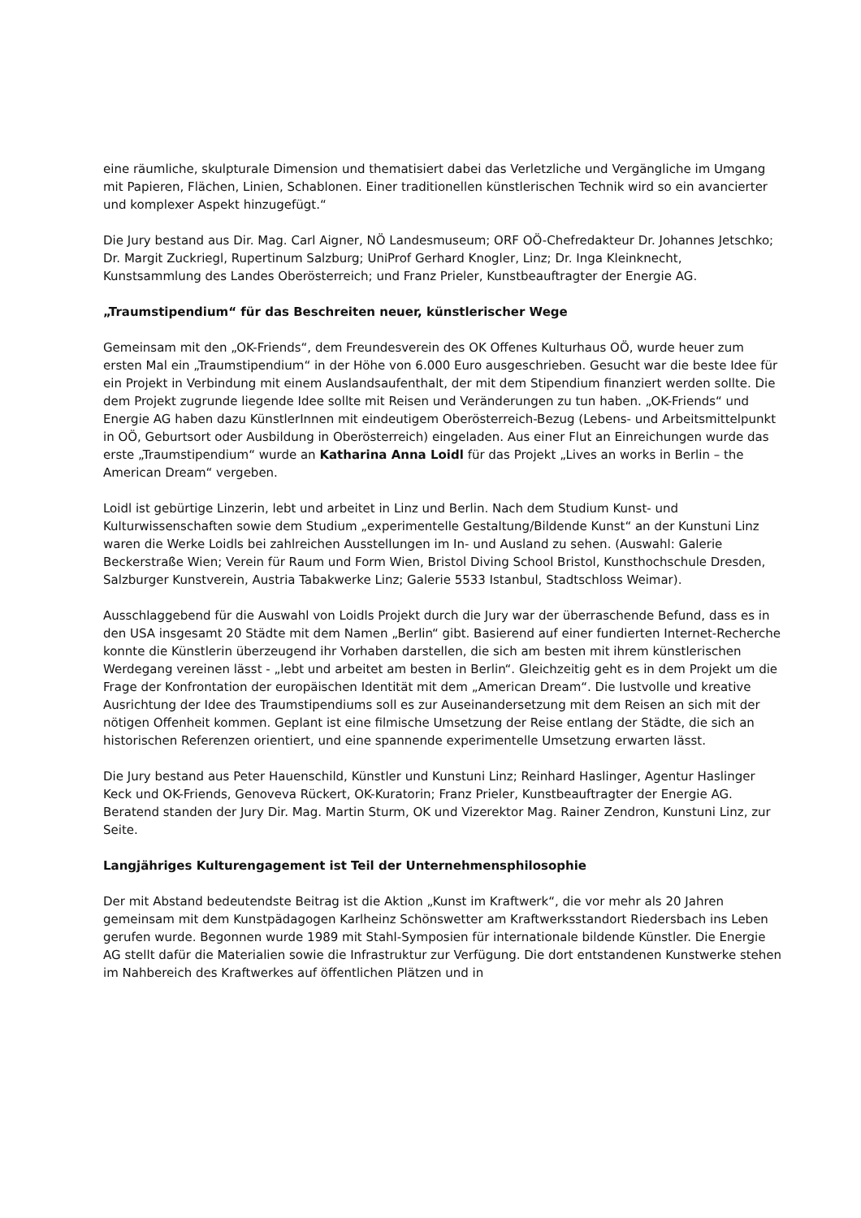eine räumliche, skulpturale Dimension und thematisiert dabei das Verletzliche und Vergängliche im Umgang mit Papieren, Flächen, Linien, Schablonen. Einer traditionellen künstlerischen Technik wird so ein avancierter und komplexer Aspekt hinzugefügt.“
Die Jury bestand aus Dir. Mag. Carl Aigner, NÖ Landesmuseum; ORF OÖ-Chefredakteur Dr. Johannes Jetschko; Dr. Margit Zuckriegl, Rupertinum Salzburg; UniProf Gerhard Knogler, Linz; Dr. Inga Kleinknecht, Kunstsammlung des Landes Oberösterreich; und Franz Prieler, Kunstbeauftragter der Energie AG.
„Traumstipendium“ für das Beschreiten neuer, künstlerischer Wege
Gemeinsam mit den „OK-Friends“, dem Freundesverein des OK Offenes Kulturhaus OÖ, wurde heuer zum ersten Mal ein „Traumstipendium“ in der Höhe von 6.000 Euro ausgeschrieben. Gesucht war die beste Idee für ein Projekt in Verbindung mit einem Auslandsaufenthalt, der mit dem Stipendium finanziert werden sollte. Die dem Projekt zugrunde liegende Idee sollte mit Reisen und Veränderungen zu tun haben. „OK-Friends“ und Energie AG haben dazu KünstlerInnen mit eindeutigem Oberösterreich-Bezug (Lebens- und Arbeitsmittelpunkt in OÖ, Geburtsort oder Ausbildung in Oberösterreich) eingeladen. Aus einer Flut an Einreichungen wurde das erste „Traumstipendium“ wurde an Katharina Anna Loidl für das Projekt „Lives an works in Berlin – the American Dream“ vergeben.
Loidl ist gebürtige Linzerin, lebt und arbeitet in Linz und Berlin. Nach dem Studium Kunst- und Kulturwissenschaften sowie dem Studium „experimentelle Gestaltung/Bildende Kunst“ an der Kunstuni Linz waren die Werke Loidls bei zahlreichen Ausstellungen im In- und Ausland zu sehen. (Auswahl: Galerie Beckerstraße Wien; Verein für Raum und Form Wien, Bristol Diving School Bristol, Kunsthochschule Dresden, Salzburger Kunstverein, Austria Tabakwerke Linz; Galerie 5533 Istanbul, Stadtschloss Weimar).
Ausschlaggebend für die Auswahl von Loidls Projekt durch die Jury war der überraschende Befund, dass es in den USA insgesamt 20 Städte mit dem Namen „Berlin“ gibt. Basierend auf einer fundierten Internet-Recherche konnte die Künstlerin überzeugend ihr Vorhaben darstellen, die sich am besten mit ihrem künstlerischen Werdegang vereinen lässt - „lebt und arbeitet am besten in Berlin“. Gleichzeitig geht es in dem Projekt um die Frage der Konfrontation der europäischen Identität mit dem „American Dream“. Die lustvolle und kreative Ausrichtung der Idee des Traumstipendiums soll es zur Auseinandersetzung mit dem Reisen an sich mit der nötigen Offenheit kommen. Geplant ist eine filmische Umsetzung der Reise entlang der Städte, die sich an historischen Referenzen orientiert, und eine spannende experimentelle Umsetzung erwarten lässt.
Die Jury bestand aus Peter Hauenschild, Künstler und Kunstuni Linz; Reinhard Haslinger, Agentur Haslinger Keck und OK-Friends, Genoveva Rückert, OK-Kuratorin; Franz Prieler, Kunstbeauftragter der Energie AG. Beratend standen der Jury Dir. Mag. Martin Sturm, OK und Vizerektor Mag. Rainer Zendron, Kunstuni Linz, zur Seite.
Langjähriges Kulturengagement ist Teil der Unternehmensphilosophie
Der mit Abstand bedeutendste Beitrag ist die Aktion „Kunst im Kraftwerk“, die vor mehr als 20 Jahren gemeinsam mit dem Kunstpädagogen Karlheinz Schönswetter am Kraftwerksstandort Riedersbach ins Leben gerufen wurde. Begonnen wurde 1989 mit Stahl-Symposien für internationale bildende Künstler. Die Energie AG stellt dafür die Materialien sowie die Infrastruktur zur Verfügung. Die dort entstandenen Kunstwerke stehen im Nahbereich des Kraftwerkes auf öffentlichen Plätzen und in